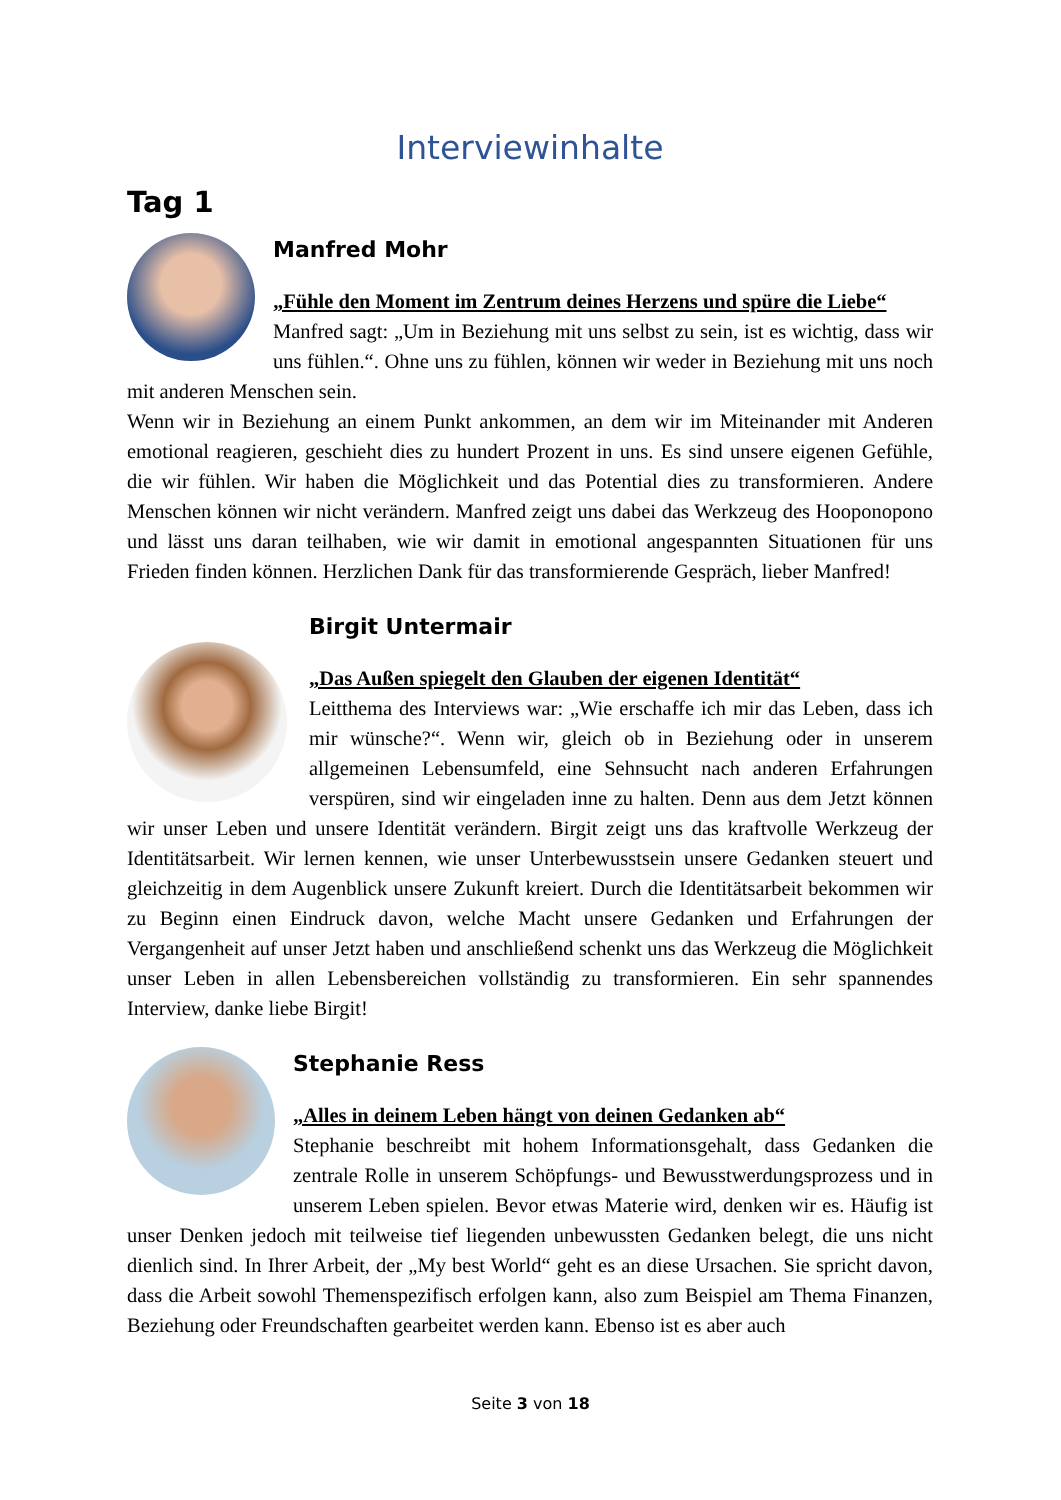Interviewinhalte
Tag 1
Manfred Mohr
„Fühle den Moment im Zentrum deines Herzens und spüre die Liebe“
Manfred sagt: „Um in Beziehung mit uns selbst zu sein, ist es wichtig, dass wir uns fühlen.“. Ohne uns zu fühlen, können wir weder in Beziehung mit uns noch mit anderen Menschen sein.
Wenn wir in Beziehung an einem Punkt ankommen, an dem wir im Miteinander mit Anderen emotional reagieren, geschieht dies zu hundert Prozent in uns. Es sind unsere eigenen Gefühle, die wir fühlen. Wir haben die Möglichkeit und das Potential dies zu transformieren. Andere Menschen können wir nicht verändern. Manfred zeigt uns dabei das Werkzeug des Hooponopono und lässt uns daran teilhaben, wie wir damit in emotional angespannten Situationen für uns Frieden finden können. Herzlichen Dank für das transformierende Gespräch, lieber Manfred!
Birgit Untermair
„Das Außen spiegelt den Glauben der eigenen Identität“
Leitthema des Interviews war: „Wie erschaffe ich mir das Leben, dass ich mir wünsche?“. Wenn wir, gleich ob in Beziehung oder in unserem allgemeinen Lebensumfeld, eine Sehnsucht nach anderen Erfahrungen verspüren, sind wir eingeladen inne zu halten. Denn aus dem Jetzt können wir unser Leben und unsere Identität verändern. Birgit zeigt uns das kraftvolle Werkzeug der Identitätsarbeit. Wir lernen kennen, wie unser Unterbewusstsein unsere Gedanken steuert und gleichzeitig in dem Augenblick unsere Zukunft kreiert. Durch die Identitätsarbeit bekommen wir zu Beginn einen Eindruck davon, welche Macht unsere Gedanken und Erfahrungen der Vergangenheit auf unser Jetzt haben und anschließend schenkt uns das Werkzeug die Möglichkeit unser Leben in allen Lebensbereichen vollständig zu transformieren. Ein sehr spannendes Interview, danke liebe Birgit!
Stephanie Ress
„Alles in deinem Leben hängt von deinen Gedanken ab“
Stephanie beschreibt mit hohem Informationsgehalt, dass Gedanken die zentrale Rolle in unserem Schöpfungs- und Bewusstwerdungsprozess und in unserem Leben spielen. Bevor etwas Materie wird, denken wir es. Häufig ist unser Denken jedoch mit teilweise tief liegenden unbewussten Gedanken belegt, die uns nicht dienlich sind. In Ihrer Arbeit, der „My best World“ geht es an diese Ursachen. Sie spricht davon, dass die Arbeit sowohl Themenspezifisch erfolgen kann, also zum Beispiel am Thema Finanzen, Beziehung oder Freundschaften gearbeitet werden kann. Ebenso ist es aber auch
Seite 3 von 18